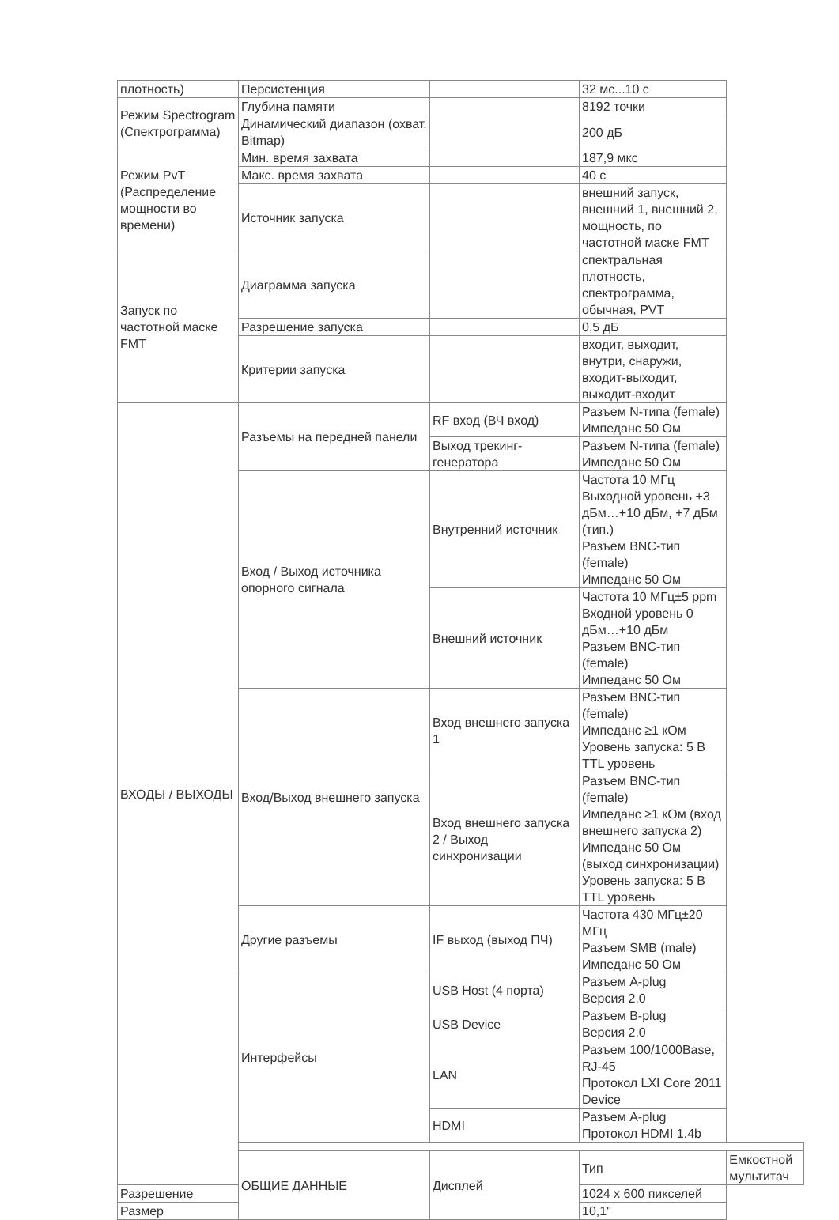| плотность) | Персистенция | | 32 мс...10 с | |
| Режим Spectrogram (Спектрограмма) | Глубина памяти | | 8192 точки | |
| | Динамический диапазон (охват. Bitmap) | | 200 дБ | |
| Режим PvT (Распределение мощности во времени) | Мин. время захвата | | 187,9 мкс | |
| | Макс. время захвата | | 40 с | |
| | Источник запуска | | внешний запуск, внешний 1, внешний 2, мощность, по частотной маске FMT | |
| Запуск по частотной маске FMT | Диаграмма запуска | | спектральная плотность, спектрограмма, обычная, PVT | |
| | Разрешение запуска | | 0,5 дБ | |
| | Критерии запуска | | входит, выходит, внутри, снаружи, входит-выходит, выходит-входит | |
| ВХОДЫ / ВЫХОДЫ | Разъемы на передней панели | RF вход (ВЧ вход) | Разъем N-типа (female) Импеданс 50 Ом | |
| | | Выход трекинг-генератора | Разъем N-типа (female) Импеданс 50 Ом | |
| | Вход / Выход источника опорного сигнала | Внутренний источник | Частота 10 МГц Выходной уровень +3 дБм…+10 дБм, +7 дБм (тип.) Разъем BNC-тип (female) Импеданс 50 Ом | |
| | | Внешний источник | Частота 10 МГц±5 ppm Входной уровень 0 дБм…+10 дБм Разъем BNC-тип (female) Импеданс 50 Ом | |
| | Вход/Выход внешнего запуска | Вход внешнего запуска 1 | Разъем BNC-тип (female) Импеданс ≥1 кОм Уровень запуска: 5 В TTL уровень | |
| | | Вход внешнего запуска 2 / Выход синхронизации | Разъем BNC-тип (female) Импеданс ≥1 кОм (вход внешнего запуска 2) Импеданс 50 Ом (выход синхронизации) Уровень запуска: 5 В TTL уровень | |
| | Другие разъемы | IF выход (выход ПЧ) | Частота 430 МГц±20 МГц Разъем SMB (male) Импеданс 50 Ом | |
| | Интерфейсы | USB Host (4 порта) | Разъем A-plug Версия 2.0 | |
| | | USB Device | Разъем B-plug Версия 2.0 | |
| | | LAN | Разъем 100/1000Base, RJ-45 Протокол LXI Core 2011 Device | |
| | | HDMI | Разъем A-plug Протокол HDMI 1.4b | |
| | ОБЩИЕ ДАННЫЕ | Дисплей | Тип | Емкостной мультитач |
| Разрешение | | | 1024 x 600 пикселей | |
| Размер | | | 10,1" | |